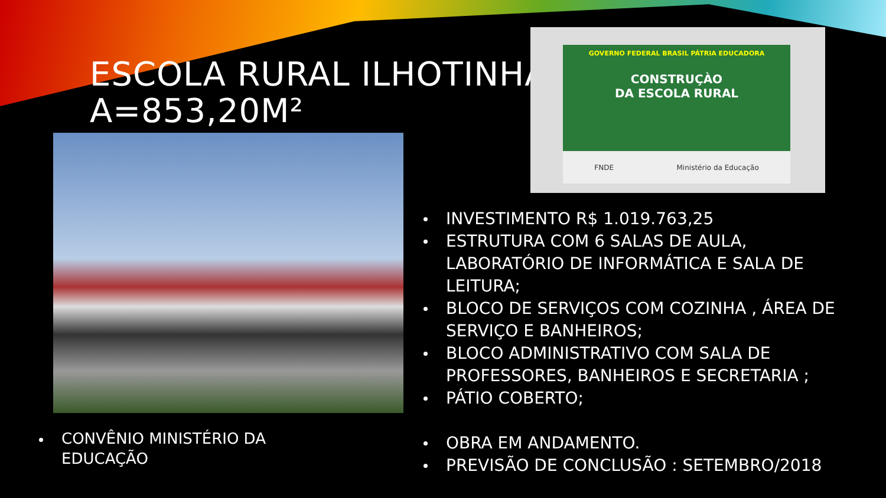ESCOLA RURAL ILHOTINHA
A=853,20M²
GOVERNO FEDERAL BRASIL PÁTRIA EDUCADORA
CONSTRUÇÀO
DA ESCOLA RURAL
FNDE Ministério da Educação
INVESTIMENTO R$ 1.019.763,25
ESTRUTURA COM 6 SALAS DE AULA, LABORATÓRIO DE INFORMÁTICA E SALA DE LEITURA;
BLOCO DE SERVIÇOS COM COZINHA , ÁREA DE SERVIÇO E BANHEIROS;
BLOCO ADMINISTRATIVO COM SALA DE PROFESSORES, BANHEIROS E SECRETARIA ;
PÁTIO COBERTO;
OBRA EM ANDAMENTO.
PREVISÃO DE CONCLUSÃO : SETEMBRO/2018
CONVÊNIO MINISTÉRIO DA EDUCAÇÃO